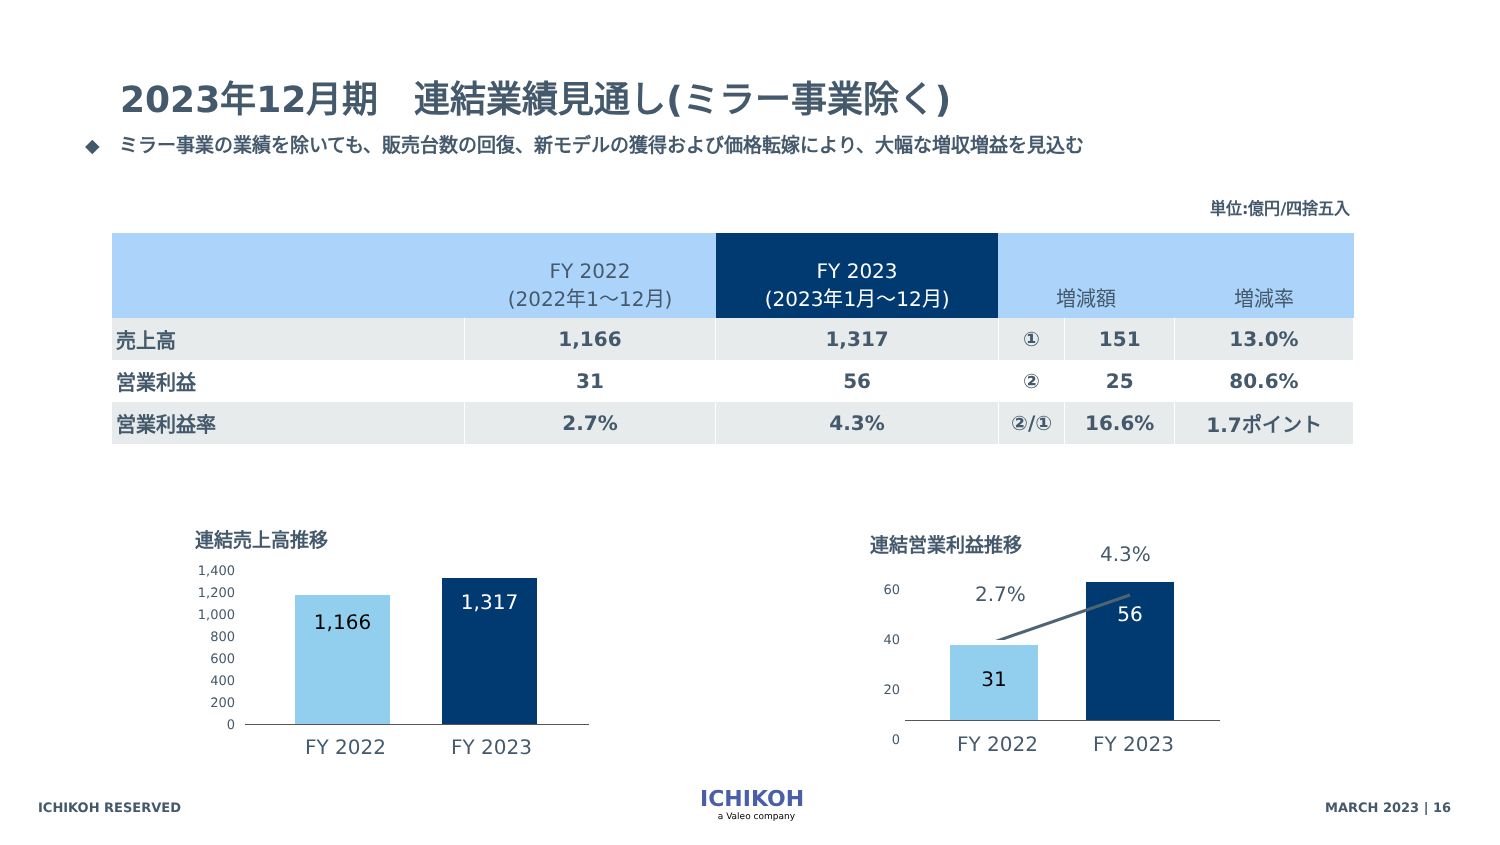2023年12月期　連結業績見通し(ミラー事業除く)
◆　ミラー事業の業績を除いても、販売台数の回復、新モデルの獲得および価格転嫁により、大幅な増収増益を見込む
単位:億円/四捨五入
| | FY 2022 (2022年1～12月) | FY 2023 (2023年1月～12月) | 増減額 | | 増減率 |
| --- | --- | --- | --- | --- | --- |
| 売上高 | 1,166 | 1,317 | ① | 151 | 13.0% |
| 営業利益 | 31 | 56 | ② | 25 | 80.6% |
| 営業利益率 | 2.7% | 4.3% | ②/① | 16.6% | 1.7ポイント |
連結売上高推移
1,400
1,200
1,000
800
600
400
200
0
1,166
1,317
FY 2022 FY 2023
連結営業利益推移
60
40
20
0
31
56
2.7%
4.3%
FY 2022 FY 2023
ICHIKOH RESERVED
ICHIKOH
a Valeo company
MARCH 2023 | 16